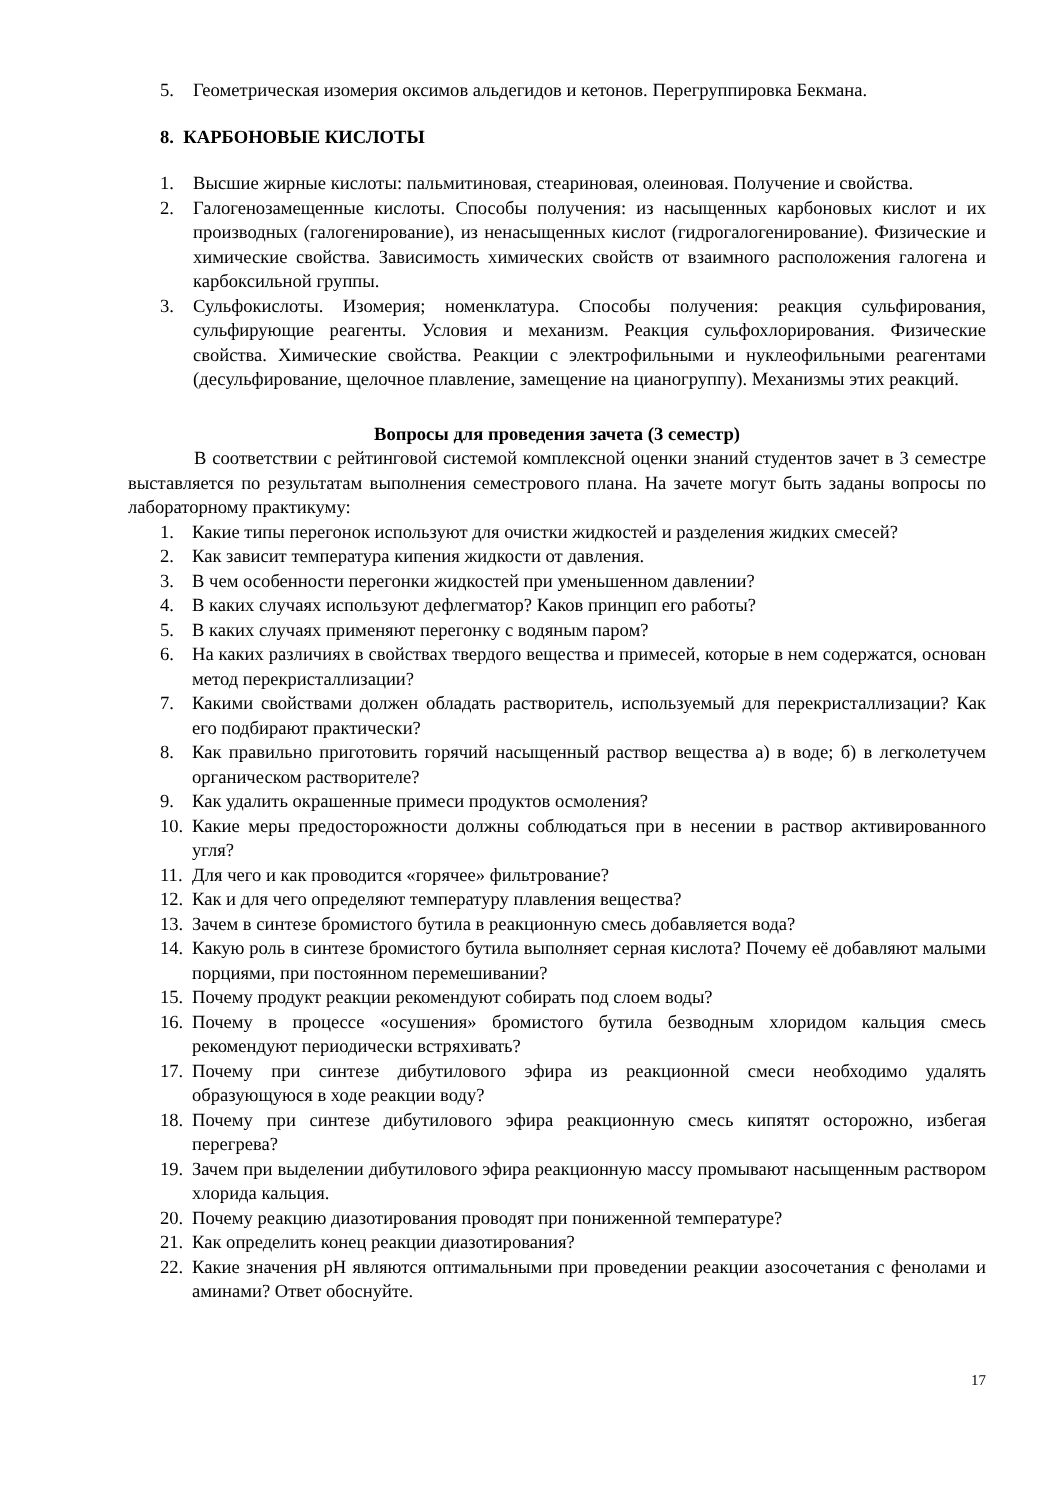5. Геометрическая изомерия оксимов альдегидов и кетонов. Перегруппировка Бекмана.
8. КАРБОНОВЫЕ КИСЛОТЫ
1. Высшие жирные кислоты: пальмитиновая, стеариновая, олеиновая. Получение и свойства.
2. Галогенозамещенные кислоты. Способы получения: из насыщенных карбоновых кислот и их производных (галогенирование), из ненасыщенных кислот (гидрогалогенирование). Физические и химические свойства. Зависимость химических свойств от взаимного расположения галогена и карбоксильной группы.
3. Сульфокислоты. Изомерия; номенклатура. Способы получения: реакция сульфирования, сульфирующие реагенты. Условия и механизм. Реакция сульфохлорирования. Физические свойства. Химические свойства. Реакции с электрофильными и нуклеофильными реагентами (десульфирование, щелочное плавление, замещение на цианогруппу). Механизмы этих реакций.
Вопросы для проведения зачета (3 семестр)
В соответствии с рейтинговой системой комплексной оценки знаний студентов зачет в 3 семестре выставляется по результатам выполнения семестрового плана. На зачете могут быть заданы вопросы по лабораторному практикуму:
1. Какие типы перегонок используют для очистки жидкостей и разделения жидких смесей?
2. Как зависит температура кипения жидкости от давления.
3. В чем особенности перегонки жидкостей при уменьшенном давлении?
4. В каких случаях используют дефлегматор? Каков принцип его работы?
5. В каких случаях применяют перегонку с водяным паром?
6. На каких различиях в свойствах твердого вещества и примесей, которые в нем содержатся, основан метод перекристаллизации?
7. Какими свойствами должен обладать растворитель, используемый для перекристаллизации? Как его подбирают практически?
8. Как правильно приготовить горячий насыщенный раствор вещества а) в воде; б) в легколетучем органическом растворителе?
9. Как удалить окрашенные примеси продуктов осмоления?
10. Какие меры предосторожности должны соблюдаться при в несении в раствор активированного угля?
11. Для чего и как проводится «горячее» фильтрование?
12. Как и для чего определяют температуру плавления вещества?
13. Зачем в синтезе бромистого бутила в реакционную смесь добавляется вода?
14. Какую роль в синтезе бромистого бутила выполняет серная кислота? Почему её добавляют малыми порциями, при постоянном перемешивании?
15. Почему продукт реакции рекомендуют собирать под слоем воды?
16. Почему в процессе «осушения» бромистого бутила безводным хлоридом кальция смесь рекомендуют периодически встряхивать?
17. Почему при синтезе дибутилового эфира из реакционной смеси необходимо удалять образующуюся в ходе реакции воду?
18. Почему при синтезе дибутилового эфира реакционную смесь кипятят осторожно, избегая перегрева?
19. Зачем при выделении дибутилового эфира реакционную массу промывают насыщенным раствором хлорида кальция.
20. Почему реакцию диазотирования проводят при пониженной температуре?
21. Как определить конец реакции диазотирования?
22. Какие значения pH являются оптимальными при проведении реакции азосочетания с фенолами и аминами? Ответ обоснуйте.
17